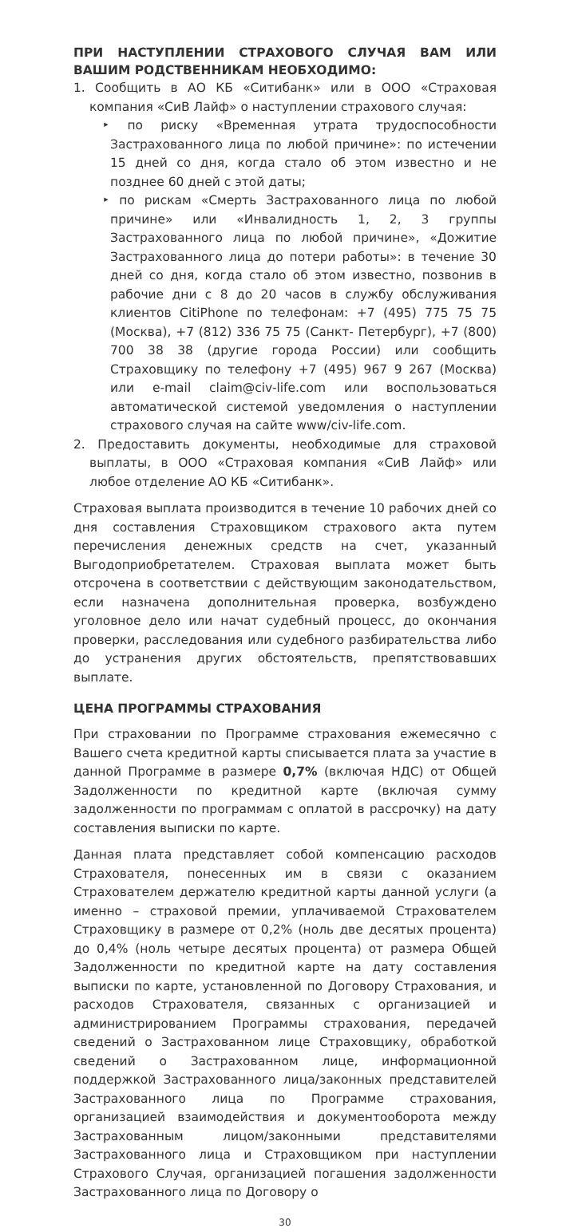ПРИ НАСТУПЛЕНИИ СТРАХОВОГО СЛУЧАЯ ВАМ ИЛИ ВАШИМ РОДСТВЕННИКАМ НЕОБХОДИМО:
1. Сообщить в АО КБ «Ситибанк» или в ООО «Страховая компания «СиВ Лайф» о наступлении страхового случая:
‣ по риску «Временная утрата трудоспособности Застрахованного лица по любой причине»: по истечении 15 дней со дня, когда стало об этом известно и не позднее 60 дней с этой даты;
‣ по рискам «Смерть Застрахованного лица по любой причине» или «Инвалидность 1, 2, 3 группы Застрахованного лица по любой причине», «Дожитие Застрахованного лица до потери работы»: в течение 30 дней со дня, когда стало об этом известно, позвонив в рабочие дни с 8 до 20 часов в службу обслуживания клиентов CitiPhone по телефонам: +7 (495) 775 75 75 (Москва), +7 (812) 336 75 75 (Санкт- Петербург), +7 (800) 700 38 38 (другие города России) или сообщить Страховщику по телефону +7 (495) 967 9 267 (Москва) или e-mail claim@civ-life.com или воспользоваться автоматической системой уведомления о наступлении страхового случая на сайте www/civ-life.com.
2. Предоставить документы, необходимые для страховой выплаты, в ООО «Страховая компания «СиВ Лайф» или любое отделение АО КБ «Ситибанк».
Страховая выплата производится в течение 10 рабочих дней со дня составления Страховщиком страхового акта путем перечисления денежных средств на счет, указанный Выгодоприобретателем. Страховая выплата может быть отсрочена в соответствии с действующим законодательством, если назначена дополнительная проверка, возбуждено уголовное дело или начат судебный процесс, до окончания проверки, расследования или судебного разбирательства либо до устранения других обстоятельств, препятствовавших выплате.
ЦЕНА ПРОГРАММЫ СТРАХОВАНИЯ
При страховании по Программе страхования ежемесячно с Вашего счета кредитной карты списывается плата за участие в данной Программе в размере 0,7% (включая НДС) от Общей Задолженности по кредитной карте (включая сумму задолженности по программам с оплатой в рассрочку) на дату составления выписки по карте.
Данная плата представляет собой компенсацию расходов Страхователя, понесенных им в связи с оказанием Страхователем держателю кредитной карты данной услуги (а именно – страховой премии, уплачиваемой Страхователем Страховщику в размере от 0,2% (ноль две десятых процента) до 0,4% (ноль четыре десятых процента) от размера Общей Задолженности по кредитной карте на дату составления выписки по карте, установленной по Договору Страхования, и расходов Страхователя, связанных с организацией и администрированием Программы страхования, передачей сведений о Застрахованном лице Страховщику, обработкой сведений о Застрахованном лице, информационной поддержкой Застрахованного лица/законных представителей Застрахованного лица по Программе страхования, организацией взаимодействия и документооборота между Застрахованным лицом/законными представителями Застрахованного лица и Страховщиком при наступлении Страхового Случая, организацией погашения задолженности Застрахованного лица по Договору о
30